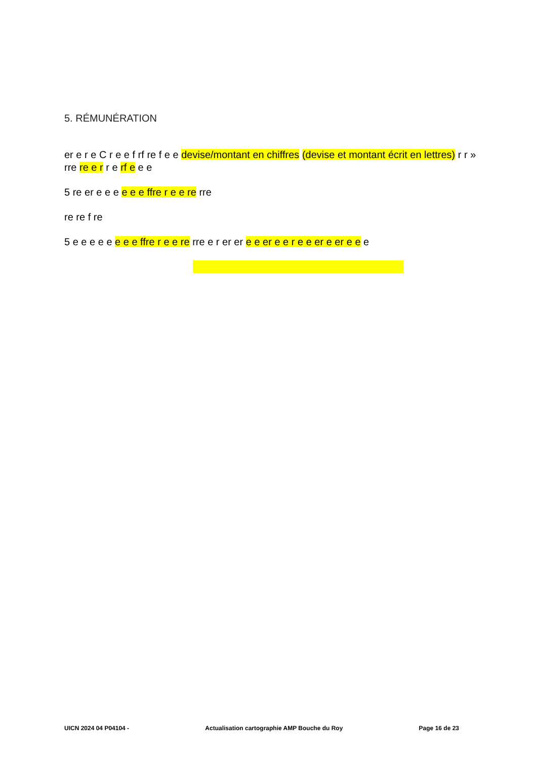5. RÉMUNÉRATION
er e r e C r e e f rf re f e e devise/montant en chiffres (devise et montant écrit en lettres) r r » rre re e r r e rf e e e
5 re er e e e e e e ffre r e e re rre
re re f re
5 e e e e e e e e ffre r e e re rre e r er er e e er e e r e e er e er e e e
UICN 2024 04 P04104 - Actualisation cartographie AMP Bouche du Roy Page 16 de 23